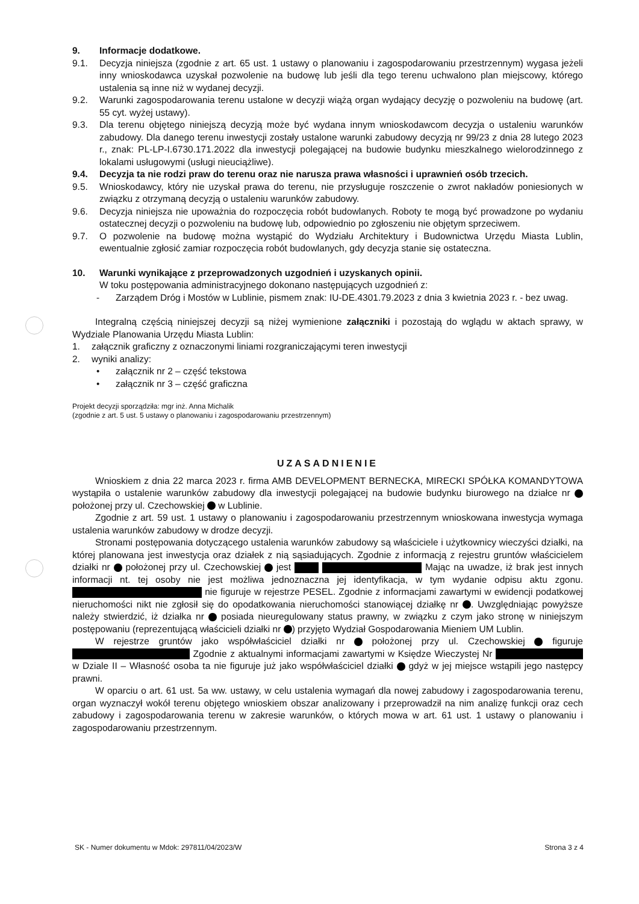9. Informacje dodatkowe.
9.1. Decyzja niniejsza (zgodnie z art. 65 ust. 1 ustawy o planowaniu i zagospodarowaniu przestrzennym) wygasa jeżeli inny wnioskodawca uzyskał pozwolenie na budowę lub jeśli dla tego terenu uchwalono plan miejscowy, którego ustalenia są inne niż w wydanej decyzji.
9.2. Warunki zagospodarowania terenu ustalone w decyzji wiążą organ wydający decyzję o pozwoleniu na budowę (art. 55 cyt. wyżej ustawy).
9.3. Dla terenu objętego niniejszą decyzją może być wydana innym wnioskodawcom decyzja o ustaleniu warunków zabudowy. Dla danego terenu inwestycji zostały ustalone warunki zabudowy decyzją nr 99/23 z dnia 28 lutego 2023 r., znak: PL-LP-I.6730.171.2022 dla inwestycji polegającej na budowie budynku mieszkalnego wielorodzinnego z lokalami usługowymi (usługi nieuciążliwe).
9.4. Decyzja ta nie rodzi praw do terenu oraz nie narusza prawa własności i uprawnień osób trzecich.
9.5. Wnioskodawcy, który nie uzyskał prawa do terenu, nie przysługuje roszczenie o zwrot nakładów poniesionych w związku z otrzymaną decyzją o ustaleniu warunków zabudowy.
9.6. Decyzja niniejsza nie upoważnia do rozpoczęcia robót budowlanych. Roboty te mogą być prowadzone po wydaniu ostatecznej decyzji o pozwoleniu na budowę lub, odpowiednio po zgłoszeniu nie objętym sprzeciwem.
9.7. O pozwolenie na budowę można wystąpić do Wydziału Architektury i Budownictwa Urzędu Miasta Lublin, ewentualnie zgłosić zamiar rozpoczęcia robót budowlanych, gdy decyzja stanie się ostateczna.
10. Warunki wynikające z przeprowadzonych uzgodnień i uzyskanych opinii.
W toku postępowania administracyjnego dokonano następujących uzgodnień z:
- Zarządem Dróg i Mostów w Lublinie, pismem znak: IU-DE.4301.79.2023 z dnia 3 kwietnia 2023 r. - bez uwag.
Integralną częścią niniejszej decyzji są niżej wymienione załączniki i pozostają do wglądu w aktach sprawy, w Wydziale Planowania Urzędu Miasta Lublin:
1. załącznik graficzny z oznaczonymi liniami rozgraniczającymi teren inwestycji
2. wyniki analizy:
• załącznik nr 2 – część tekstowa
• załącznik nr 3 – część graficzna
Projekt decyzji sporządziła: mgr inż. Anna Michalik
(zgodnie z art. 5 ust. 5 ustawy o planowaniu i zagospodarowaniu przestrzennym)
UZASADNIENIE
Wnioskiem z dnia 22 marca 2023 r. firma AMB DEVELOPMENT BERNECKA, MIRECKI SPÓŁKA KOMANDYTOWA wystąpiła o ustalenie warunków zabudowy dla inwestycji polegającej na budowie budynku biurowego na działce nr położonej przy ul. Czechowskiej w Lublinie.
Zgodnie z art. 59 ust. 1 ustawy o planowaniu i zagospodarowaniu przestrzennym wnioskowana inwestycja wymaga ustalenia warunków zabudowy w drodze decyzji.
Stronami postępowania dotyczącego ustalenia warunków zabudowy są właściciele i użytkownicy wieczyści działki, na której planowana jest inwestycja oraz działek z nią sąsiadujących. Zgodnie z informacją z rejestru gruntów właścicielem działki nr położonej przy ul. Czechowskiej jest Mając na uwadze, iż brak jest innych informacji nt. tej osoby nie jest możliwa jednoznaczna jej identyfikacja, w tym wydanie odpisu aktu zgonu. nie figuruje w rejestrze PESEL. Zgodnie z informacjami zawartymi w ewidencji podatkowej nieruchomości nikt nie zgłosił się do opodatkowania nieruchomości stanowiącej działkę nr . Uwzględniając powyższe należy stwierdzić, iż działka nr posiada nieuregulowany status prawny, w związku z czym jako stronę w niniejszym postępowaniu (reprezentującą właścicieli działki nr ) przyjęto Wydział Gospodarowania Mieniem UM Lublin.
W rejestrze gruntów jako współwłaściciel działki nr położonej przy ul. Czechowskiej figuruje Zgodnie z aktualnymi informacjami zawartymi w Księdze Wieczystej Nr w Dziale II – Własność osoba ta nie figuruje już jako współwłaściciel działki gdyż w jej miejsce wstąpili jego następcy prawni.
W oparciu o art. 61 ust. 5a ww. ustawy, w celu ustalenia wymagań dla nowej zabudowy i zagospodarowania terenu, organ wyznaczył wokół terenu objętego wnioskiem obszar analizowany i przeprowadził na nim analizę funkcji oraz cech zabudowy i zagospodarowania terenu w zakresie warunków, o których mowa w art. 61 ust. 1 ustawy o planowaniu i zagospodarowaniu przestrzennym.
SK - Numer dokumentu w Mdok: 297811/04/2023/W Strona 3 z 4